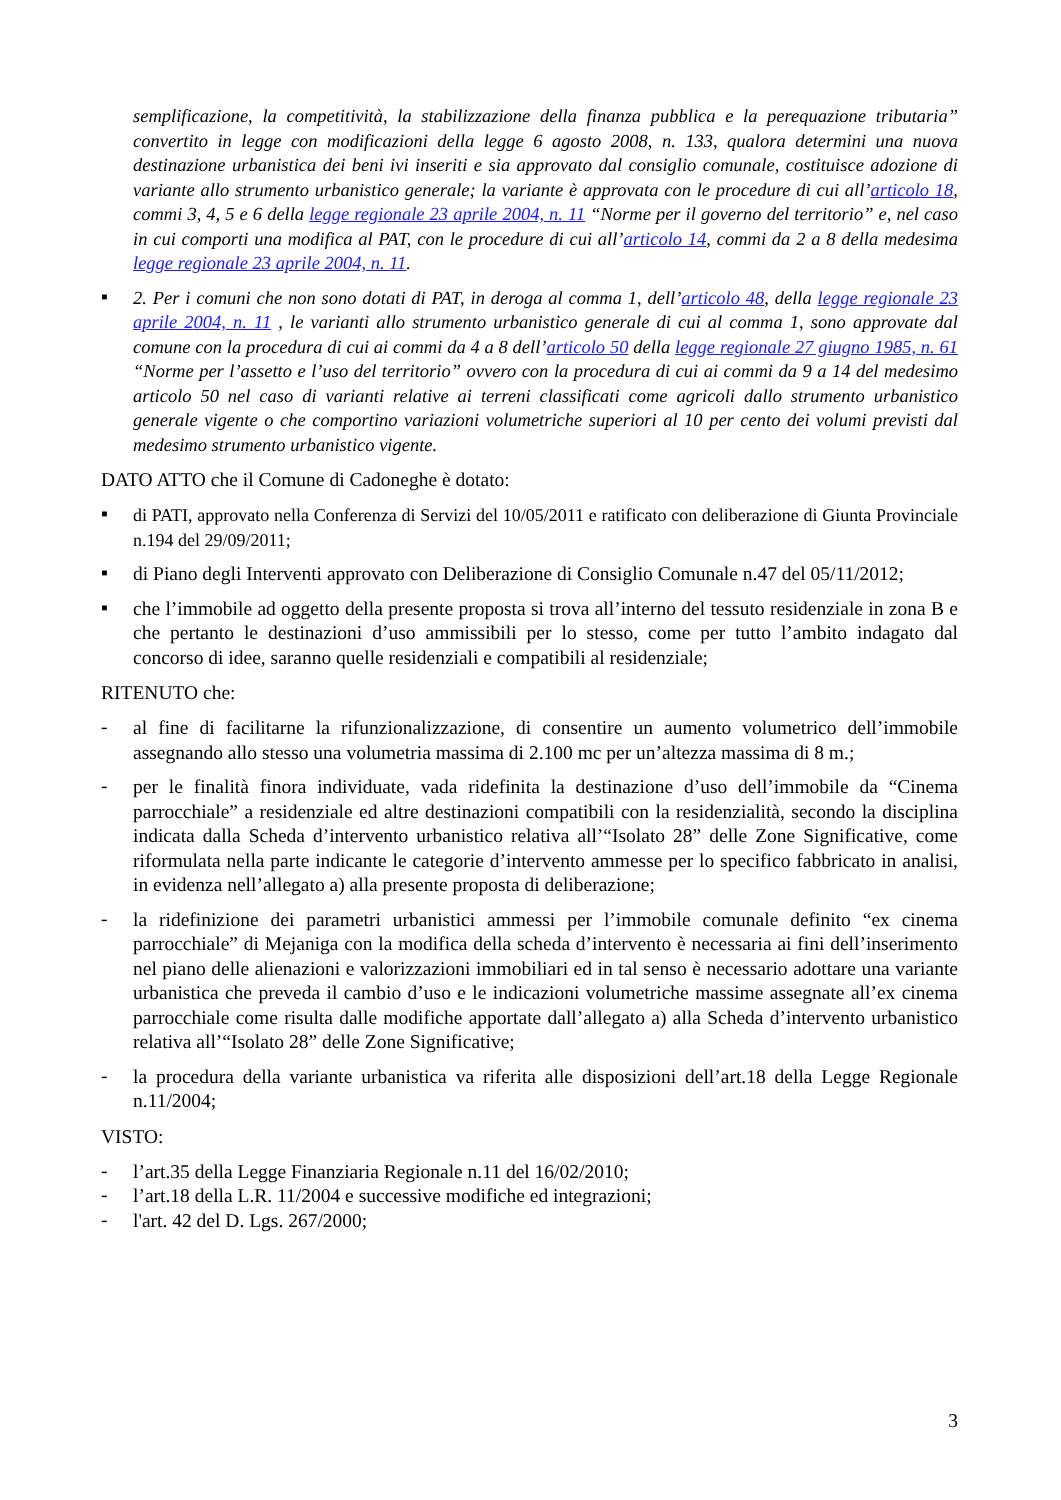semplificazione, la competitività, la stabilizzazione della finanza pubblica e la perequazione tributaria” convertito in legge con modificazioni della legge 6 agosto 2008, n. 133, qualora determini una nuova destinazione urbanistica dei beni ivi inseriti e sia approvato dal consiglio comunale, costituisce adozione di variante allo strumento urbanistico generale; la variante è approvata con le procedure di cui all’articolo 18, commi 3, 4, 5 e 6 della legge regionale 23 aprile 2004, n. 11 “Norme per il governo del territorio” e, nel caso in cui comporti una modifica al PAT, con le procedure di cui all’articolo 14, commi da 2 a 8 della medesima legge regionale 23 aprile 2004, n. 11.
▪
2. Per i comuni che non sono dotati di PAT, in deroga al comma 1, dell’articolo 48, della legge regionale 23 aprile 2004, n. 11 , le varianti allo strumento urbanistico generale di cui al comma 1, sono approvate dal comune con la procedura di cui ai commi da 4 a 8 dell’articolo 50 della legge regionale 27 giugno 1985, n. 61 “Norme per l’assetto e l’uso del territorio” ovvero con la procedura di cui ai commi da 9 a 14 del medesimo articolo 50 nel caso di varianti relative ai terreni classificati come agricoli dallo strumento urbanistico generale vigente o che comportino variazioni volumetriche superiori al 10 per cento dei volumi previsti dal medesimo strumento urbanistico vigente.
DATO ATTO che il Comune di Cadoneghe è dotato:
▪
di PATI, approvato nella Conferenza di Servizi del 10/05/2011 e ratificato con deliberazione di Giunta Provinciale n.194 del 29/09/2011;
▪
di Piano degli Interventi approvato con Deliberazione di Consiglio Comunale n.47 del 05/11/2012;
▪
che l’immobile ad oggetto della presente proposta si trova all’interno del tessuto residenziale in zona B e che pertanto le destinazioni d’uso ammissibili per lo stesso, come per tutto l’ambito indagato dal concorso di idee, saranno quelle residenziali e compatibili al residenziale;
RITENUTO che:
-
al fine di facilitarne la rifunzionalizzazione, di consentire un aumento volumetrico dell’immobile assegnando allo stesso una volumetria massima di 2.100 mc per un’altezza massima di 8 m.;
-
per le finalità finora individuate, vada ridefinita la destinazione d’uso dell’immobile da “Cinema parrocchiale” a residenziale ed altre destinazioni compatibili con la residenzialità, secondo la disciplina indicata dalla Scheda d’intervento urbanistico relativa all’“Isolato 28” delle Zone Significative, come riformulata nella parte indicante le categorie d’intervento ammesse per lo specifico fabbricato in analisi, in evidenza nell’allegato a) alla presente proposta di deliberazione;
-
la ridefinizione dei parametri urbanistici ammessi per l’immobile comunale definito “ex cinema parrocchiale” di Mejaniga con la modifica della scheda d’intervento è necessaria ai fini dell’inserimento nel piano delle alienazioni e valorizzazioni immobiliari ed in tal senso è necessario adottare una variante urbanistica che preveda il cambio d’uso e le indicazioni volumetriche massime assegnate all’ex cinema parrocchiale come risulta dalle modifiche apportate dall’allegato a) alla Scheda d’intervento urbanistico relativa all’“Isolato 28” delle Zone Significative;
-
la procedura della variante urbanistica va riferita alle disposizioni dell’art.18 della Legge Regionale n.11/2004;
VISTO:
-
l’art.35 della Legge Finanziaria Regionale n.11 del 16/02/2010;
-
l’art.18 della L.R. 11/2004 e successive modifiche ed integrazioni;
-
l'art. 42 del D. Lgs. 267/2000;
3